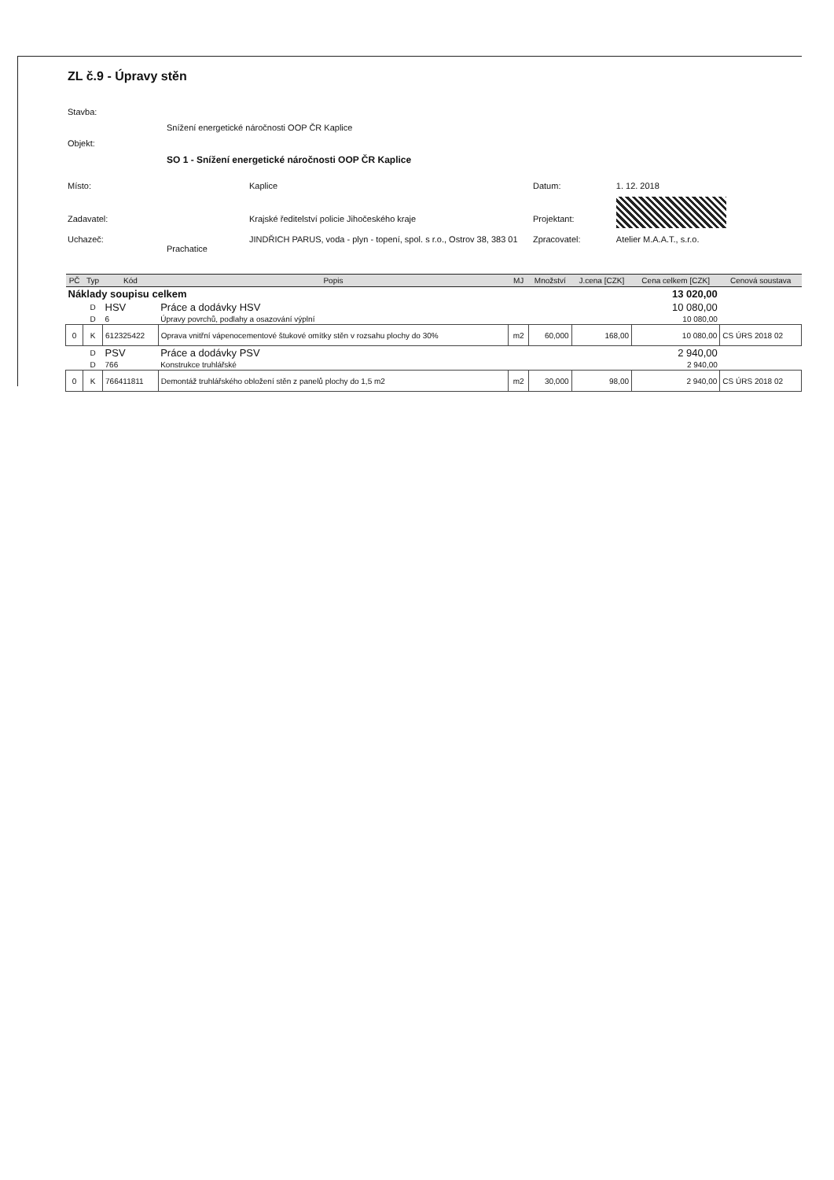ZL č.9 - Úpravy stěn
| Stavba: | | | |
| | Snížení energetické náročnosti OOP ČR Kaplice | | |
| Objekt: | | | |
| | SO 1 - Snížení energetické náročnosti OOP ČR Kaplice | | |
| Místo: | Kaplice | Datum: | 1. 12. 2018 |
| Zadavatel: | Krajské ředitelství policie Jihočeského kraje | Projektant: | |
| Uchazeč: | JINDŘICH PARUS, voda - plyn - topení, spol. s r.o., Ostrov 38, 383 01 Prachatice | Zpracovatel: | Atelier M.A.A.T., s.r.o. |
| PČ | Typ | Kód | Popis | MJ | Množství | J.cena [CZK] | Cena celkem [CZK] | Cenová soustava |
| --- | --- | --- | --- | --- | --- | --- | --- | --- |
| Náklady soupisu celkem | | | | 13 020,00 | | | | |
| | D | HSV | Práce a dodávky HSV | 10 080,00 | | | | |
| | D | 6 | Úpravy povrchů, podlahy a osazování výplní | 10 080,00 | | | | |
| 0 | K | 612325422 | Oprava vnitřní vápenocementové štukové omítky stěn v rozsahu plochy do 30% | m2 | 60,000 | 168,00 | 10 080,00 | CS ÚRS 2018 02 |
| | D | PSV | Práce a dodávky PSV | 2 940,00 | | | | |
| | D | 766 | Konstrukce truhlářské | 2 940,00 | | | | |
| 0 | K | 766411811 | Demontáž truhlářského obložení stěn z panelů plochy do 1,5 m2 | m2 | 30,000 | 98,00 | 2 940,00 | CS ÚRS 2018 02 |